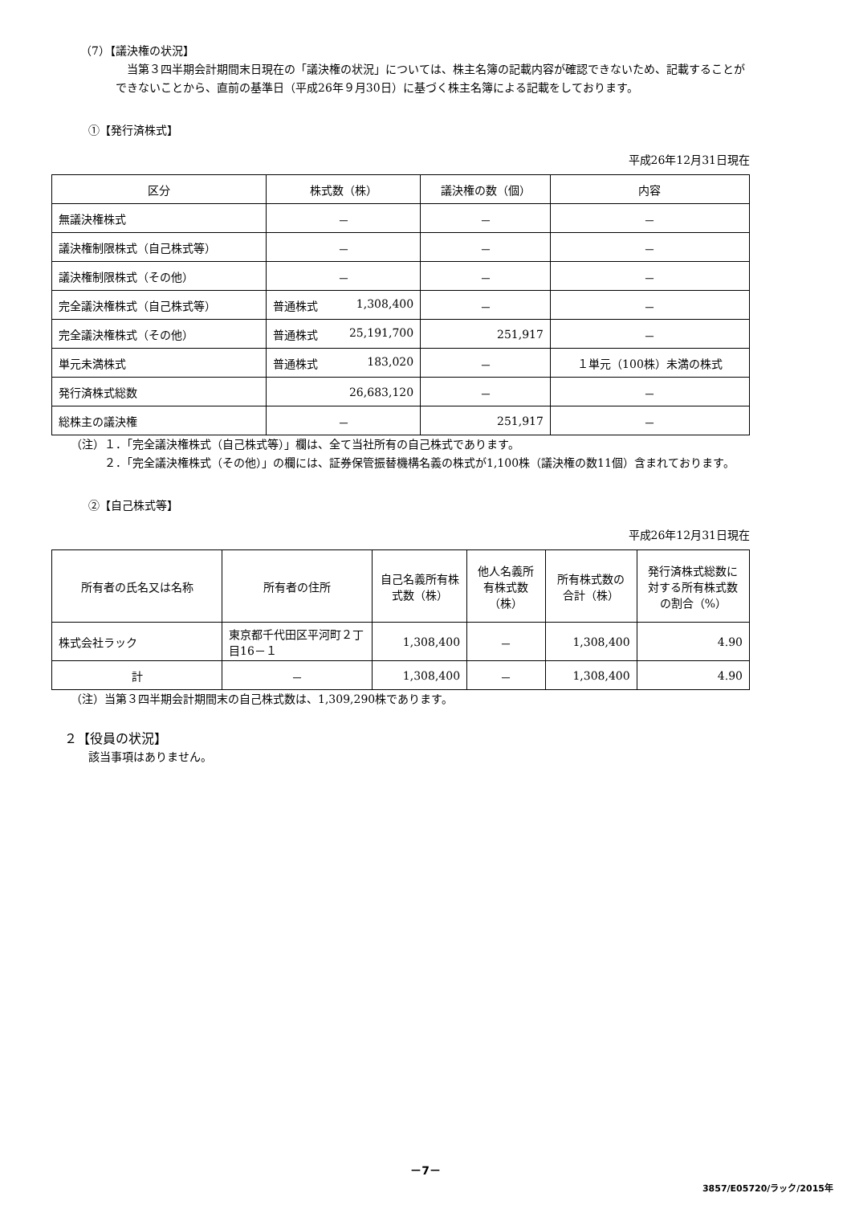（7）【議決権の状況】
当第３四半期会計期間末日現在の「議決権の状況」については、株主名簿の記載内容が確認できないため、記載することができないことから、直前の基準日（平成26年９月30日）に基づく株主名簿による記載をしております。
①【発行済株式】
平成26年12月31日現在
| 区分 | 株式数（株） | 議決権の数（個） | 内容 |
| --- | --- | --- | --- |
| 無議決権株式 | － | － | － |
| 議決権制限株式（自己株式等） | － | － | － |
| 議決権制限株式（その他） | － | － | － |
| 完全議決権株式（自己株式等） | 普通株式 1,308,400 | － | － |
| 完全議決権株式（その他） | 普通株式 25,191,700 | 251,917 | － |
| 単元未満株式 | 普通株式 183,020 | － | １単元（100株）未満の株式 |
| 発行済株式総数 | 26,683,120 | － | － |
| 総株主の議決権 | － | 251,917 | － |
（注）１．「完全議決権株式（自己株式等）」欄は、全て当社所有の自己株式であります。
２．「完全議決権株式（その他）」の欄には、証券保管振替機構名義の株式が1,100株（議決権の数11個）含まれております。
②【自己株式等】
平成26年12月31日現在
| 所有者の氏名又は名称 | 所有者の住所 | 自己名義所有株式数（株） | 他人名義所有株式数（株） | 所有株式数の合計（株） | 発行済株式総数に対する所有株式数の割合（%） |
| --- | --- | --- | --- | --- | --- |
| 株式会社ラック | 東京都千代田区平河町２丁目16－１ | 1,308,400 | － | 1,308,400 | 4.90 |
| 計 | － | 1,308,400 | － | 1,308,400 | 4.90 |
（注）当第３四半期会計期間末の自己株式数は、1,309,290株であります。
２【役員の状況】
該当事項はありません。
－7－
3857/E05720/ラック/2015年